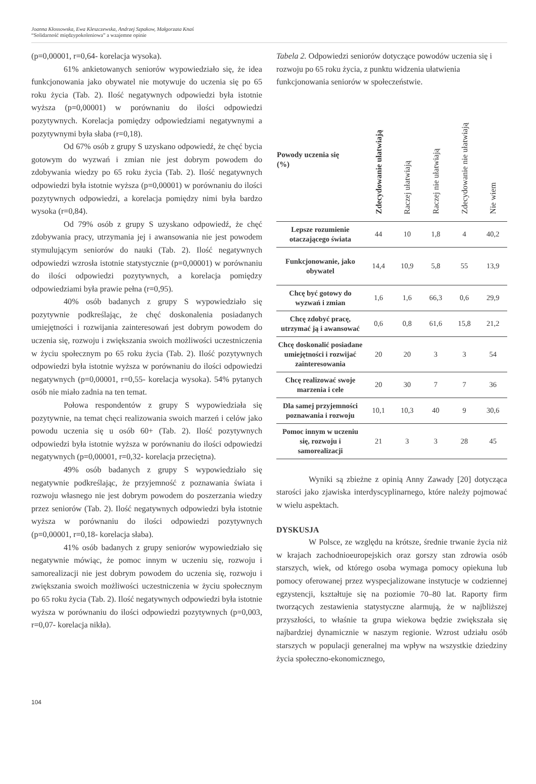Joanna Kłossowska, Ewa Kleszczewska, Andrzej Szpakow, Małgorzata Knaś
“Solidarność międzypokoleniowa” a wzajemne opinie
(p=0,00001, r=0,64- korelacja wysoka).
61% ankietowanych seniorów wypowiedziało się, że idea funkcjonowania jako obywatel nie motywuje do uczenia się po 65 roku życia (Tab. 2). Ilość negatywnych odpowiedzi była istotnie wyższa (p=0,00001) w porównaniu do ilości odpowiedzi pozytywnych. Korelacja pomiędzy odpowiedziami negatywnymi a pozytywnymi była słaba (r=0,18).
Od 67% osób z grupy S uzyskano odpowiedź, że chęć bycia gotowym do wyzwań i zmian nie jest dobrym powodem do zdobywania wiedzy po 65 roku życia (Tab. 2). Ilość negatywnych odpowiedzi była istotnie wyższa (p=0,00001) w porównaniu do ilości pozytywnych odpowiedzi, a korelacja pomiędzy nimi była bardzo wysoka (r=0,84).
Od 79% osób z grupy S uzyskano odpowiedź, że chęć zdobywania pracy, utrzymania jej i awansowania nie jest powodem stymulującym seniorów do nauki (Tab. 2). Ilość negatywnych odpowiedzi wzrosła istotnie statystycznie (p=0,00001) w porównaniu do ilości odpowiedzi pozytywnych, a korelacja pomiędzy odpowiedziami była prawie pełna (r=0,95).
40% osób badanych z grupy S wypowiedziało się pozytywnie podkreślając, że chęć doskonalenia posiadanych umiejętności i rozwijania zainteresowań jest dobrym powodem do uczenia się, rozwoju i zwiększania swoich możliwości uczestniczenia w życiu społecznym po 65 roku życia (Tab. 2). Ilość pozytywnych odpowiedzi była istotnie wyższa w porównaniu do ilości odpowiedzi negatywnych (p=0,00001, r=0,55- korelacja wysoka). 54% pytanych osób nie miało zadnia na ten temat.
Połowa respondentów z grupy S wypowiedziała się pozytywnie, na temat chęci realizowania swoich marzeń i celów jako powodu uczenia się u osób 60+ (Tab. 2). Ilość pozytywnych odpowiedzi była istotnie wyższa w porównaniu do ilości odpowiedzi negatywnych (p=0,00001, r=0,32- korelacja przeciętna).
49% osób badanych z grupy S wypowiedziało się negatywnie podkreślając, że przyjemność z poznawania świata i rozwoju własnego nie jest dobrym powodem do poszerzania wiedzy przez seniorów (Tab. 2). Ilość negatywnych odpowiedzi była istotnie wyższa w porównaniu do ilości odpowiedzi pozytywnych (p=0,00001, r=0,18- korelacja słaba).
41% osób badanych z grupy seniorów wypowiedziało się negatywnie mówiąc, że pomoc innym w uczeniu się, rozwoju i samorealizacji nie jest dobrym powodem do uczenia się, rozwoju i zwiększania swoich możliwości uczestniczenia w życiu społecznym po 65 roku życia (Tab. 2). Ilość negatywnych odpowiedzi była istotnie wyższa w porównaniu do ilości odpowiedzi pozytywnych (p=0,003, r=0,07- korelacja nikła).
Tabela 2. Odpowiedzi seniorów dotyczące powodów uczenia się i rozwoju po 65 roku życia, z punktu widzenia ułatwienia funkcjonowania seniorów w społeczeństwie.
| Powody uczenia się (%) | Zdecydowanie ułatwiają | Raczej ułatwiają | Raczej nie ułatwiają | Zdecydowanie nie ułatwiają | Nie wiem |
| --- | --- | --- | --- | --- | --- |
| Lepsze rozumienie otaczającego świata | 44 | 10 | 1,8 | 4 | 40,2 |
| Funkcjonowanie, jako obywatel | 14,4 | 10,9 | 5,8 | 55 | 13,9 |
| Chcę być gotowy do wyzwań i zmian | 1,6 | 1,6 | 66,3 | 0,6 | 29,9 |
| Chcę zdobyć pracę, utrzymać ją i awansować | 0,6 | 0,8 | 61,6 | 15,8 | 21,2 |
| Chcę doskonalić posiadane umiejętności i rozwijać zainteresowania | 20 | 20 | 3 | 3 | 54 |
| Chcę realizować swoje marzenia i cele | 20 | 30 | 7 | 7 | 36 |
| Dla samej przyjemności poznawania i rozwoju | 10,1 | 10,3 | 40 | 9 | 30,6 |
| Pomoc innym w uczeniu się, rozwoju i samorealizacji | 21 | 3 | 3 | 28 | 45 |
Wyniki są zbieżne z opinią Anny Zawady [20] dotycząca starości jako zjawiska interdyscyplinarnego, które należy pojmować w wielu aspektach.
DYSKUSJA
W Polsce, ze względu na krótsze, średnie trwanie życia niż w krajach zachodnioeuropejskich oraz gorszy stan zdrowia osób starszych, wiek, od którego osoba wymaga pomocy opiekuna lub pomocy oferowanej przez wyspecjalizowane instytucje w codziennej egzystencji, kształtuje się na poziomie 70–80 lat. Raporty firm tworzących zestawienia statystyczne alarmują, że w najbliższej przyszłości, to właśnie ta grupa wiekowa będzie zwiększała się najbardziej dynamicznie w naszym regionie. Wzrost udziału osób starszych w populacji generalnej ma wpływ na wszystkie dziedziny życia społeczno-ekonomicznego,
104